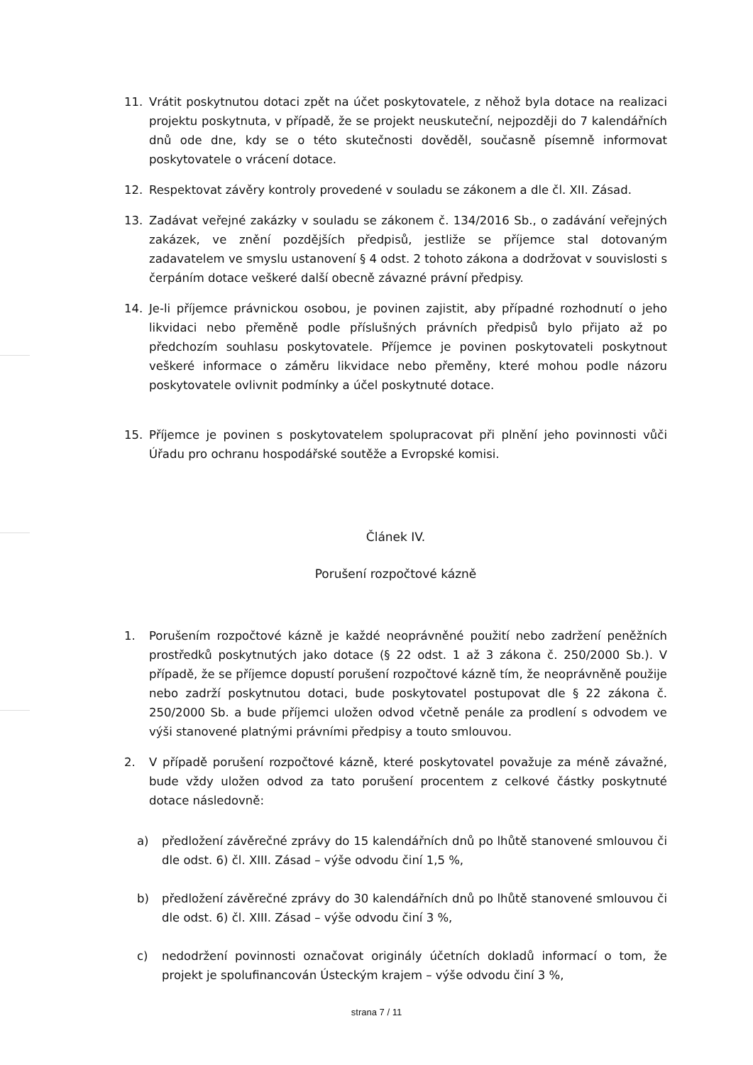11. Vrátit poskytnutou dotaci zpět na účet poskytovatele, z něhož byla dotace na realizaci projektu poskytnuta, v případě, že se projekt neuskuteční, nejpozději do 7 kalendářních dnů ode dne, kdy se o této skutečnosti dověděl, současně písemně informovat poskytovatele o vrácení dotace.
12. Respektovat závěry kontroly provedené v souladu se zákonem a dle čl. XII. Zásad.
13. Zadávat veřejné zakázky v souladu se zákonem č. 134/2016 Sb., o zadávání veřejných zakázek, ve znění pozdějších předpisů, jestliže se příjemce stal dotovaným zadavatelem ve smyslu ustanovení § 4 odst. 2 tohoto zákona a dodržovat v souvislosti s čerpáním dotace veškeré další obecně závazné právní předpisy.
14. Je-li příjemce právnickou osobou, je povinen zajistit, aby případné rozhodnutí o jeho likvidaci nebo přeměně podle příslušných právních předpisů bylo přijato až po předchozím souhlasu poskytovatele. Příjemce je povinen poskytovateli poskytnout veškeré informace o záměru likvidace nebo přeměny, které mohou podle názoru poskytovatele ovlivnit podmínky a účel poskytnuté dotace.
15. Příjemce je povinen s poskytovatelem spolupracovat při plnění jeho povinnosti vůči Úřadu pro ochranu hospodářské soutěže a Evropské komisi.
Článek IV.
Porušení rozpočtové kázně
1. Porušením rozpočtové kázně je každé neoprávněné použití nebo zadržení peněžních prostředků poskytnutých jako dotace (§ 22 odst. 1 až 3 zákona č. 250/2000 Sb.). V případě, že se příjemce dopustí porušení rozpočtové kázně tím, že neoprávněně použije nebo zadrží poskytnutou dotaci, bude poskytovatel postupovat dle § 22 zákona č. 250/2000 Sb. a bude příjemci uložen odvod včetně penále za prodlení s odvodem ve výši stanovené platnými právními předpisy a touto smlouvou.
2. V případě porušení rozpočtové kázně, které poskytovatel považuje za méně závažné, bude vždy uložen odvod za tato porušení procentem z celkové částky poskytnuté dotace následovně:
a) předložení závěrečné zprávy do 15 kalendářních dnů po lhůtě stanovené smlouvou či dle odst. 6) čl. XIII. Zásad – výše odvodu činí 1,5 %,
b) předložení závěrečné zprávy do 30 kalendářních dnů po lhůtě stanovené smlouvou či dle odst. 6) čl. XIII. Zásad – výše odvodu činí 3 %,
c) nedodržení povinnosti označovat originály účetních dokladů informací o tom, že projekt je spolufinancován Ústeckým krajem – výše odvodu činí 3 %,
strana 7 / 11